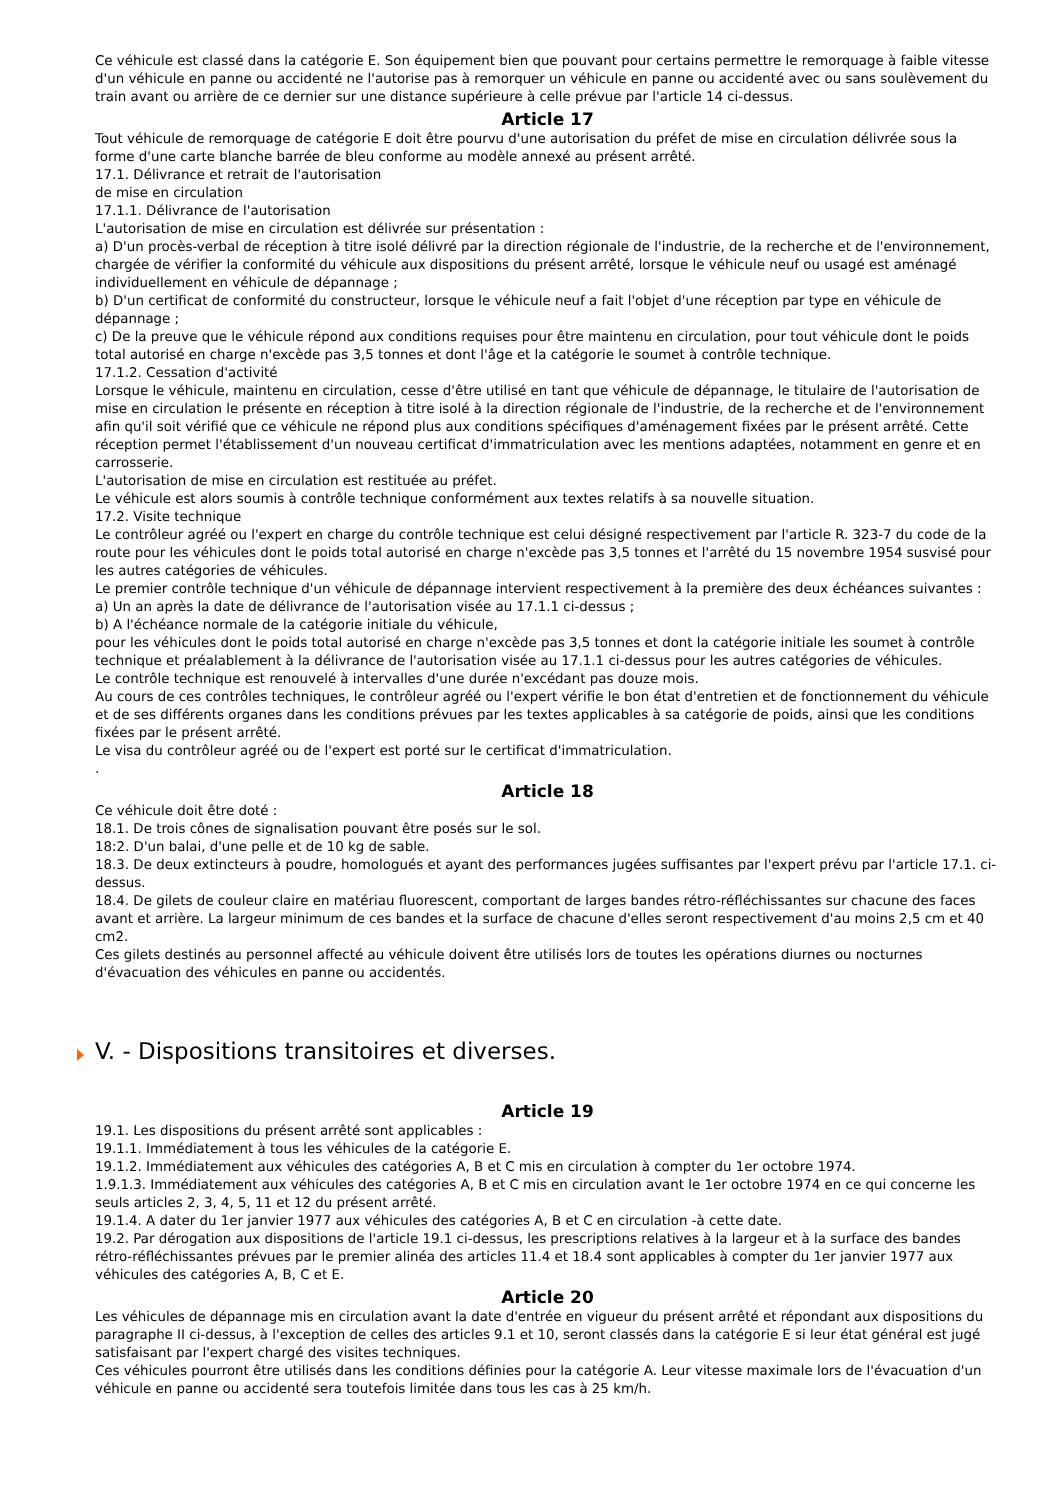Ce véhicule est classé dans la catégorie E. Son équipement bien que pouvant pour certains permettre le remorquage à faible vitesse d'un véhicule en panne ou accidenté ne l'autorise pas à remorquer un véhicule en panne ou accidenté avec ou sans soulèvement du train avant ou arrière de ce dernier sur une distance supérieure à celle prévue par l'article 14 ci-dessus.
Article 17
Tout véhicule de remorquage de catégorie E doit être pourvu d'une autorisation du préfet de mise en circulation délivrée sous la forme d'une carte blanche barrée de bleu conforme au modèle annexé au présent arrêté.
17.1. Délivrance et retrait de l'autorisation
de mise en circulation
17.1.1. Délivrance de l'autorisation
L'autorisation de mise en circulation est délivrée sur présentation :
a) D'un procès-verbal de réception à titre isolé délivré par la direction régionale de l'industrie, de la recherche et de l'environnement, chargée de vérifier la conformité du véhicule aux dispositions du présent arrêté, lorsque le véhicule neuf ou usagé est aménagé individuellement en véhicule de dépannage ;
b) D'un certificat de conformité du constructeur, lorsque le véhicule neuf a fait l'objet d'une réception par type en véhicule de dépannage ;
c) De la preuve que le véhicule répond aux conditions requises pour être maintenu en circulation, pour tout véhicule dont le poids total autorisé en charge n'excède pas 3,5 tonnes et dont l'âge et la catégorie le soumet à contrôle technique.
17.1.2. Cessation d'activité
Lorsque le véhicule, maintenu en circulation, cesse d'être utilisé en tant que véhicule de dépannage, le titulaire de l'autorisation de mise en circulation le présente en réception à titre isolé à la direction régionale de l'industrie, de la recherche et de l'environnement afin qu'il soit vérifié que ce véhicule ne répond plus aux conditions spécifiques d'aménagement fixées par le présent arrêté. Cette réception permet l'établissement d'un nouveau certificat d'immatriculation avec les mentions adaptées, notamment en genre et en carrosserie.
L'autorisation de mise en circulation est restituée au préfet.
Le véhicule est alors soumis à contrôle technique conformément aux textes relatifs à sa nouvelle situation.
17.2. Visite technique
Le contrôleur agréé ou l'expert en charge du contrôle technique est celui désigné respectivement par l'article R. 323-7 du code de la route pour les véhicules dont le poids total autorisé en charge n'excède pas 3,5 tonnes et l'arrêté du 15 novembre 1954 susvisé pour les autres catégories de véhicules.
Le premier contrôle technique d'un véhicule de dépannage intervient respectivement à la première des deux échéances suivantes :
a) Un an après la date de délivrance de l'autorisation visée au 17.1.1 ci-dessus ;
b) A l'échéance normale de la catégorie initiale du véhicule,
pour les véhicules dont le poids total autorisé en charge n'excède pas 3,5 tonnes et dont la catégorie initiale les soumet à contrôle technique et préalablement à la délivrance de l'autorisation visée au 17.1.1 ci-dessus pour les autres catégories de véhicules.
Le contrôle technique est renouvelé à intervalles d'une durée n'excédant pas douze mois.
Au cours de ces contrôles techniques, le contrôleur agréé ou l'expert vérifie le bon état d'entretien et de fonctionnement du véhicule et de ses différents organes dans les conditions prévues par les textes applicables à sa catégorie de poids, ainsi que les conditions fixées par le présent arrêté.
Le visa du contrôleur agréé ou de l'expert est porté sur le certificat d'immatriculation.
.
Article 18
Ce véhicule doit être doté :
18.1. De trois cônes de signalisation pouvant être posés sur le sol.
18:2. D'un balai, d'une pelle et de 10 kg de sable.
18.3. De deux extincteurs à poudre, homologués et ayant des performances jugées suffisantes par l'expert prévu par l'article 17.1. ci-dessus.
18.4. De gilets de couleur claire en matériau fluorescent, comportant de larges bandes rétro-réfléchissantes sur chacune des faces avant et arrière. La largeur minimum de ces bandes et la surface de chacune d'elles seront respectivement d'au moins 2,5 cm et 40 cm2.
Ces gilets destinés au personnel affecté au véhicule doivent être utilisés lors de toutes les opérations diurnes ou nocturnes d'évacuation des véhicules en panne ou accidentés.
V. - Dispositions transitoires et diverses.
Article 19
19.1. Les dispositions du présent arrêté sont applicables :
19.1.1. Immédiatement à tous les véhicules de la catégorie E.
19.1.2. Immédiatement aux véhicules des catégories A, B et C mis en circulation à compter du 1er octobre 1974.
1.9.1.3. Immédiatement aux véhicules des catégories A, B et C mis en circulation avant le 1er octobre 1974 en ce qui concerne les seuls articles 2, 3, 4, 5, 11 et 12 du présent arrêté.
19.1.4. A dater du 1er janvier 1977 aux véhicules des catégories A, B et C en circulation -à cette date.
19.2. Par dérogation aux dispositions de l'article 19.1 ci-dessus, les prescriptions relatives à la largeur et à la surface des bandes rétro-réfléchissantes prévues par le premier alinéa des articles 11.4 et 18.4 sont applicables à compter du 1er janvier 1977 aux véhicules des catégories A, B, C et E.
Article 20
Les véhicules de dépannage mis en circulation avant la date d'entrée en vigueur du présent arrêté et répondant aux dispositions du paragraphe II ci-dessus, à l'exception de celles des articles 9.1 et 10, seront classés dans la catégorie E si leur état général est jugé satisfaisant par l'expert chargé des visites techniques.
Ces véhicules pourront être utilisés dans les conditions définies pour la catégorie A. Leur vitesse maximale lors de l'évacuation d'un véhicule en panne ou accidenté sera toutefois limitée dans tous les cas à 25 km/h.